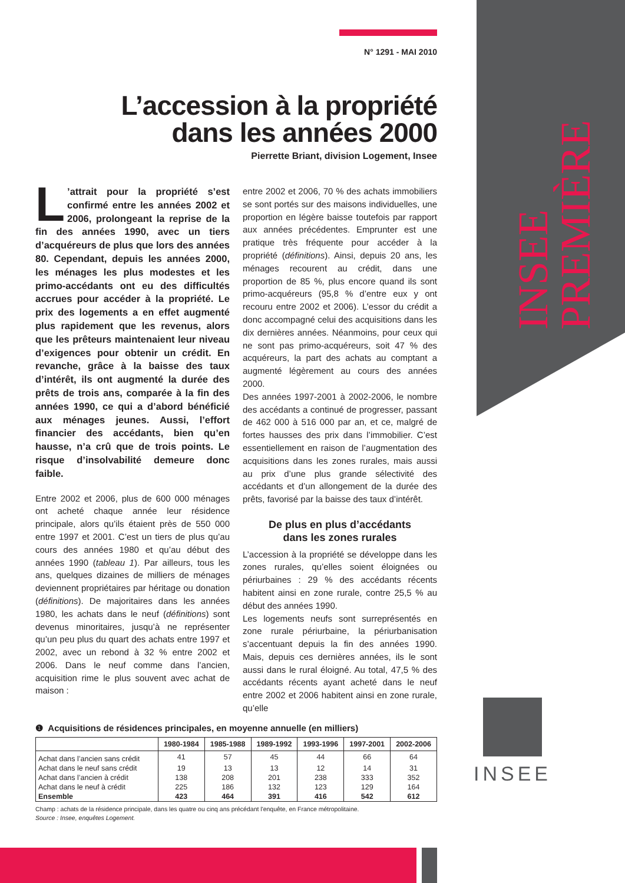INSEE PREMIÈRE
N° 1291 - MAI 2010
L’accession à la propriété
dans les années 2000
Pierrette Briant, division Logement, Insee
L’attrait pour la propriété s’est confirmé entre les années 2002 et 2006, prolongeant la reprise de la fin des années 1990, avec un tiers d’acquéreurs de plus que lors des années 80. Cependant, depuis les années 2000, les ménages les plus modestes et les primo-accédants ont eu des difficultés accrues pour accéder à la propriété. Le prix des logements a en effet augmenté plus rapidement que les revenus, alors que les prêteurs maintenaient leur niveau d’exigences pour obtenir un crédit. En revanche, grâce à la baisse des taux d’intérêt, ils ont augmenté la durée des prêts de trois ans, comparée à la fin des années 1990, ce qui a d’abord bénéficié aux ménages jeunes. Aussi, l’effort financier des accédants, bien qu’en hausse, n’a crû que de trois points. Le risque d’insolvabilité demeure donc faible.
Entre 2002 et 2006, plus de 600 000 ménages ont acheté chaque année leur résidence principale, alors qu’ils étaient près de 550 000 entre 1997 et 2001. C’est un tiers de plus qu’au cours des années 1980 et qu’au début des années 1990 (tableau 1). Par ailleurs, tous les ans, quelques dizaines de milliers de ménages deviennent propriétaires par héritage ou donation (définitions). De majoritaires dans les années 1980, les achats dans le neuf (définitions) sont devenus minoritaires, jusqu’à ne représenter qu’un peu plus du quart des achats entre 1997 et 2002, avec un rebond à 32 % entre 2002 et 2006. Dans le neuf comme dans l’ancien, acquisition rime le plus souvent avec achat de maison :
entre 2002 et 2006, 70 % des achats immobiliers se sont portés sur des maisons individuelles, une proportion en légère baisse toutefois par rapport aux années précédentes. Emprunter est une pratique très fréquente pour accéder à la propriété (définitions). Ainsi, depuis 20 ans, les ménages recourent au crédit, dans une proportion de 85 %, plus encore quand ils sont primo-acquéreurs (95,8 % d’entre eux y ont recouru entre 2002 et 2006). L’essor du crédit a donc accompagné celui des acquisitions dans les dix dernières années. Néanmoins, pour ceux qui ne sont pas primo-acquéreurs, soit 47 % des acquéreurs, la part des achats au comptant a augmenté légèrement au cours des années 2000.
Des années 1997-2001 à 2002-2006, le nombre des accédants a continué de progresser, passant de 462 000 à 516 000 par an, et ce, malgré de fortes hausses des prix dans l’immobilier. C’est essentiellement en raison de l’augmentation des acquisitions dans les zones rurales, mais aussi au prix d’une plus grande sélectivité des accédants et d’un allongement de la durée des prêts, favorisé par la baisse des taux d’intérêt.
De plus en plus d’accédants
dans les zones rurales
L’accession à la propriété se développe dans les zones rurales, qu’elles soient éloignées ou périurbaines : 29 % des accédants récents habitent ainsi en zone rurale, contre 25,5 % au début des années 1990.
Les logements neufs sont surreprésentés en zone rurale périurbaine, la périurbanisation s’accentuant depuis la fin des années 1990. Mais, depuis ces dernières années, ils le sont aussi dans le rural éloigné. Au total, 47,5 % des accédants récents ayant acheté dans le neuf entre 2002 et 2006 habitent ainsi en zone rurale, qu’elle
❶ Acquisitions de résidences principales, en moyenne annuelle (en milliers)
| | 1980-1984 | 1985-1988 | 1989-1992 | 1993-1996 | 1997-2001 | 2002-2006 |
| --- | --- | --- | --- | --- | --- | --- |
| Achat dans l’ancien sans crédit | 41 | 57 | 45 | 44 | 66 | 64 |
| Achat dans le neuf sans crédit | 19 | 13 | 13 | 12 | 14 | 31 |
| Achat dans l’ancien à crédit | 138 | 208 | 201 | 238 | 333 | 352 |
| Achat dans le neuf à crédit | 225 | 186 | 132 | 123 | 129 | 164 |
| Ensemble | 423 | 464 | 391 | 416 | 542 | 612 |
Champ : achats de la résidence principale, dans les quatre ou cinq ans précédant l'enquête, en France métropolitaine.
Source : Insee, enquêtes Logement.
INSEE